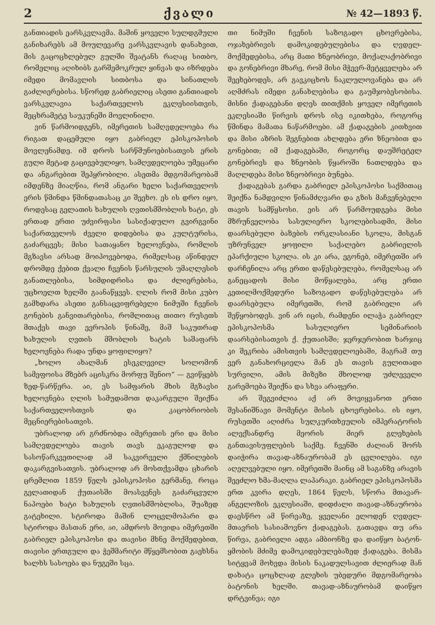2 ქვალი № 42—1893 წ.
განთიადის ეარსკვლავმა. მაშინ ყოველი სულდგმული განიხარებს ამ მოულევარე ვარსკვლავის დანახვით, მის გაცოცხლებულ გულში შეატანს რაღაც სითბო, რომელიც აღიხიბს გარშემოკრულ ყინვას და იზრდება იმედი მომავლის სითბოსა და სინათლის გაძლიერებისა. სწორედ გაბრიელიც ასეთი განთიადის ვარსკვლავია საქართველოს ეკლესიისთვის, მეცხრამეტე საუკუნეში მოვლინილი.
ვინ წარმოიდგენს, იმერეთის სამღვდელოება რა რიგათ დაცემული იყო გაბრიელ ეპისკოპოსის მოვლენამდე. იმ დროს სარწმუნოებისათვის ერის გული მეტად გაცივებულიყო, სამღვდელოება უმეცარი და ანგარებით შეპყრობილი. ასეთმა მდგომარეობამ იმდენზე მიაღწია, რომ ანგარი ხელი საქართველოს ერის წმინდა წმინდათასაც კი შეეხო. ეს ის დრო იყო, როდესაც გელათის ხახულის ღვთისმშობლის ხატი, ეს ერთად ერთი უძვირფასი სასიქადულო გვირგვინი საქართველოს ძველი დიდებისა და კულტურისა, გაძარცვეს; მისი სათაყანო ხელოვნება, რომლის მგზავსი არსად მოიპოვებოდა, რიმელსაც აწინდელ დრომდე ქებით ქვალი ჩვენის წარსულის უმაღლესის განათლებისა, სიმდიდრისა და ძლიერებისა, უცხოელთ ხელში გაანაწყვეს. ღლის რომ მისი კუბო გამხდარა ასეთი განსაცვიფრებელი ნიმუში ჩვენის გონების განვითარებისა, რომლითაც თითო რუსეთს მთაქეს თავი ევროპის წინაშე, მაშ საკუთრად ხახულის ღვთის მშობლის ხატის საშაფარს ხელოვნება რადა უნდა ყოფილიყო?
„ხოლო ახალმან ესეკლევილ სოლომონ სამეფოისა მზებრ აცისკრა მორფუ შენიო“ — გვიწყებს ზედ-წარწერა. აი, ეს სამფარის მხის მგზავსი ხელოვნება ღლის სამუდამოთ დაკარგული შეიქნა საქართველოსთვის და კაცობრიობის მეცნიერებისათვის.
უბრალოდ არ გრძნობდა იმერეთის ერი და მისი სამღვდელოება თავის თავს ეკაგულოდ და სასოწარკვეთილად ამ საკვირველი ქმნილების დაკარგვისათვის. უბრალოდ არ მოსთქვამდა ცხარის ცრემლით 1859 წელს ეპისკოპოსი გერმანე, როცა გელათიდან ქუთაისში მოასვენეს გაძარცვული ნაპოები ხატი ხახულის ღვთისმშობლისა, შუაზედ გატეხილი. სტიროდა მაშინ ლოცვლმოპარი და სტიროდა მასთან ერი, აი, ამდროს მოვიდა იმერეთში გაბრიელ ეპისკოპოსი და თავისი მხნე მოქმედებით, თავისი ერთგული და ჭეშმარიტი მწყემსობით გაეხსნა ხალხს სასოება და ნუგეში სცა.
თი ნიმუში ჩვენის საზოგადო ცხოვრებისა, ოჯახებრივის დამოკიდებულებისა და ღვდელ-მოქმედებისა, არც მათი ზნეობრივი, მოქალაქობრივი და გონებრივი მხარე, რომ მისი მჭევრ-მეტყველება არ შეეხებოდეს, არ გავკიცხოს ნაკლულოვანება და არ აღმძრას იმედი განახლებისა და გაუმჯობესობისა. მისნი ქადაგებანი დღეს თითქმის ყოველ იმერეთის ეკლესიაში წირვის დროს ისე იკითხება, როგორც წმინდა მამათა ნაწარმოები. ამ ქადაგების კითხვით და მისი აზრის შეგნებით ახლდება ერი ზნეობით და გონებით; იმ ქადაგებაში, როგორც დაუშრეტელ გონებრივს და ზნეობის წყაროში ნათლდება და მაღლდება მისი ზნეობრივი ბუნება.
ქადაგებას გარდა გაბრიელ ეპისკოპოსი საქმითაც შეიქნა ნამდვილი წინამძღვარი და გზის მაჩვენებელი თავის სამწყსოსი. ეის არ წარმოუდგება მისი მზრუნველობა სასულიერო სკოლებისადმი, მისი დაარსებული ბაზების ორკლასიანი სკოლა, მისგან უზრუნველ ყოფილი საქალებო გაბრიელის ეპარქიული სკოლა. ის კი არა, ეგონებ, იმერეთში არ დარჩენილა არც ერთი დაწესებულება, რომელსაც არ განეცადოს მისი მოწყალება, არც ერთი კეთილმოქმედური საზოგადო დაწესებულება არ დაარსებულა იმერეთში, რომ გაბრიელი არ შეწყობოდეს. ვინ არ იცის, რამდენი ილაჭა გაბრიელ ეპისკოპოსმა სასულიერო სემინარიის დაარსებისათვის ქ. ქუთაისში; ჯერჯერობით ხარჯიც კი შეკრიბა ამისთვის სამღვდელოებაში, მაგრამ თუ ვერ განახორციელა მან ეს თავის გულითადი სურვილი, ამის მიზეზი მხოლოდ უძლეველი გარემოება შეიქნა და სხვა არაფერი.
არ შეგვიძლია აქ არ მოვიყვანოთ ერთი შესანიშნავი მომენტი მისის ცხოვრებისა. ის იყო, რუსეთში აღიძრა სულკურთხეულის იმპერატორის ალექსანდრე მეორის მიერ გლეხების განთავისუფლების საქმე. ჩვენში ძალიან შორს დაიჭირა თავად-აზნაურობამ ეს ცვლილება. იგი აღელვებული იყო. იმერეთში მაინც ამ საგანზე არავის შეეძლო ხმა-მაღლა ლაპარაკი. გაბრიელ ეპისკოპოსმა ერთ კვირა დღეს, 1864 წელს, სწორა მთავარ-ანგელოზის ეკლესიაში, დიდძალი თავად-აზნაურობა დაესწრო ამ წირვაზე, ყველანი ელოდენ ღვდელ-მთავრის სასიამოვნო ქადაგებას. გათავდა თუ არა წირვა, გაბრიელი ადგა ამბიონზე და დაიწყო ბატონ-ყმობის მძიმე დამოკიდებულებაზედ ქადაგება. მისმა სიტყვამ მოხვდა მისის ნაკადულსავით ძლიერად მან დახატა ცოცხლად გლეხის უბედური მდგომარეობა ბატონის ხელში. თავად-აზნაურობამ დაიწყო დრტვინვა; იგი